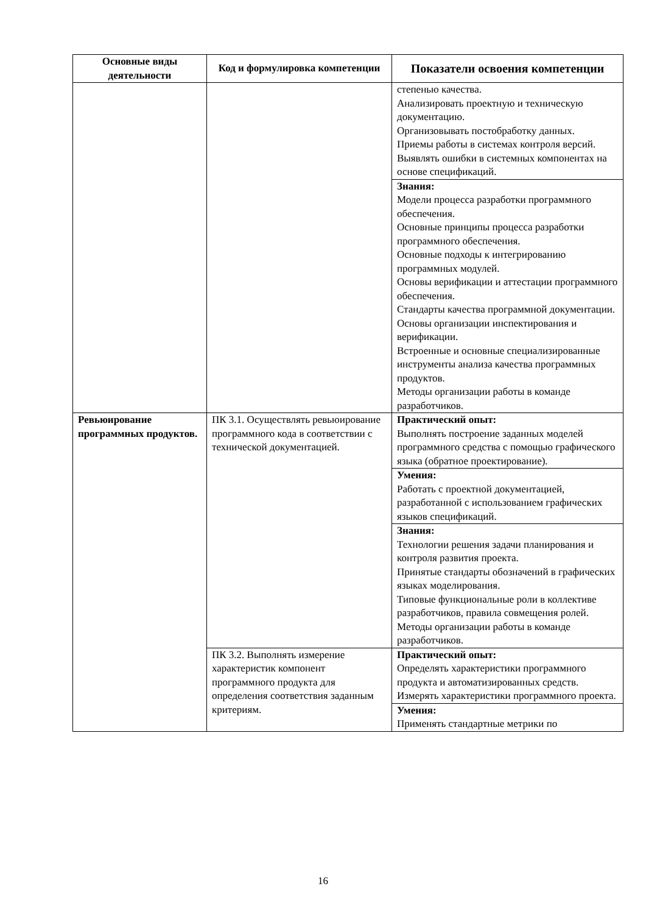| Основные виды деятельности | Код и формулировка компетенции | Показатели освоения компетенции |
| --- | --- | --- |
| | | степенью качества. Анализировать проектную и техническую документацию. Организовывать постобработку данных. Приемы работы в системах контроля версий. Выявлять ошибки в системных компонентах на основе спецификаций. |
| | | Знания: Модели процесса разработки программного обеспечения. Основные принципы процесса разработки программного обеспечения. Основные подходы к интегрированию программных модулей. Основы верификации и аттестации программного обеспечения. Стандарты качества программной документации. Основы организации инспектирования и верификации. Встроенные и основные специализированные инструменты анализа качества программных продуктов. Методы организации работы в команде разработчиков. |
| Ревьюирование программных продуктов. | ПК 3.1. Осуществлять ревьюирование программного кода в соответствии с технической документацией. | Практический опыт: Выполнять построение заданных моделей программного средства с помощью графического языка (обратное проектирование). |
| | | Умения: Работать с проектной документацией, разработанной с использованием графических языков спецификаций. |
| | | Знания: Технологии решения задачи планирования и контроля развития проекта. Принятые стандарты обозначений в графических языках моделирования. Типовые функциональные роли в коллективе разработчиков, правила совмещения ролей. Методы организации работы в команде разработчиков. |
| | ПК 3.2. Выполнять измерение характеристик компонент программного продукта для определения соответствия заданным критериям. | Практический опыт: Определять характеристики программного продукта и автоматизированных средств. Измерять характеристики программного проекта. |
| | | Умения: Применять стандартные метрики по |
16